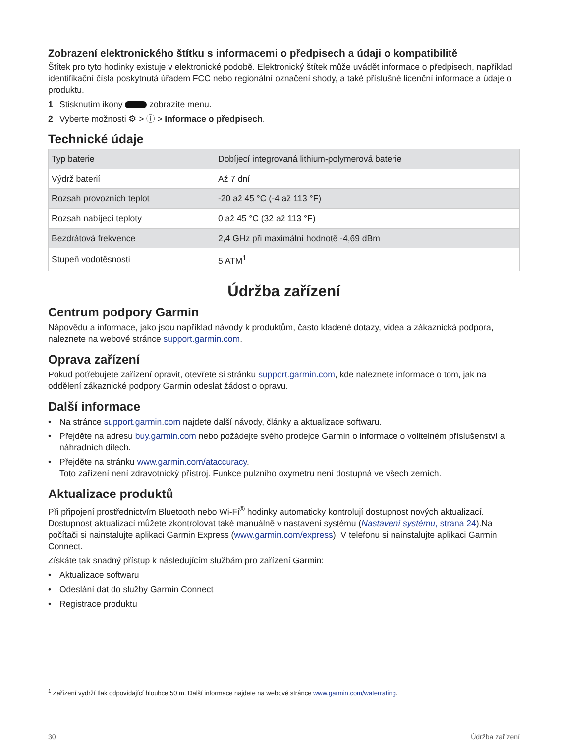Zobrazení elektronického štítku s informacemi o předpisech a údaji o kompatibilitě
Štítek pro tyto hodinky existuje v elektronické podobě. Elektronický štítek může uvádět informace o předpisech, například identifikační čísla poskytnutá úřadem FCC nebo regionální označení shody, a také příslušné licenční informace a údaje o produktu.
1 Stisknutím ikony zobrazíte menu.
2 Vyberte možnosti ⚙ > ⓘ > Informace o předpisech.
Technické údaje
| Typ baterie | Dobíjecí integrovaná lithium-polymerová baterie |
| Výdrž baterií | Až 7 dní |
| Rozsah provozních teplot | -20 až 45 °C (-4 až 113 °F) |
| Rozsah nabíjecí teploty | 0 až 45 °C (32 až 113 °F) |
| Bezdrátová frekvence | 2,4 GHz při maximální hodnotě -4,69 dBm |
| Stupeň vodotěsnosti | 5 ATM<sup>1</sup> |
Údržba zařízení
Centrum podpory Garmin
Nápovědu a informace, jako jsou například návody k produktům, často kladené dotazy, videa a zákaznická podpora, naleznete na webové stránce support.garmin.com.
Oprava zařízení
Pokud potřebujete zařízení opravit, otevřete si stránku support.garmin.com, kde naleznete informace o tom, jak na oddělení zákaznické podpory Garmin odeslat žádost o opravu.
Další informace
• Na stránce support.garmin.com najdete další návody, články a aktualizace softwaru.
• Přejděte na adresu buy.garmin.com nebo požádejte svého prodejce Garmin o informace o volitelném příslušenství a náhradních dílech.
• Přejděte na stránku www.garmin.com/ataccuracy.
Toto zařízení není zdravotnický přístroj. Funkce pulzního oxymetru není dostupná ve všech zemích.
Aktualizace produktů
Při připojení prostřednictvím Bluetooth nebo Wi‑Fi<sup>®</sup> hodinky automaticky kontrolují dostupnost nových aktualizací. Dostupnost aktualizací můžete zkontrolovat také manuálně v nastavení systému (Nastavení systému, strana 24).Na počítači si nainstalujte aplikaci Garmin Express (www.garmin.com/express). V telefonu si nainstalujte aplikaci Garmin Connect.
Získáte tak snadný přístup k následujícím službám pro zařízení Garmin:
• Aktualizace softwaru
• Odeslání dat do služby Garmin Connect
• Registrace produktu
<sup>1</sup> Zařízení vydrží tlak odpovídající hloubce 50 m. Další informace najdete na webové stránce www.garmin.com/waterrating.
30 Údržba zařízení